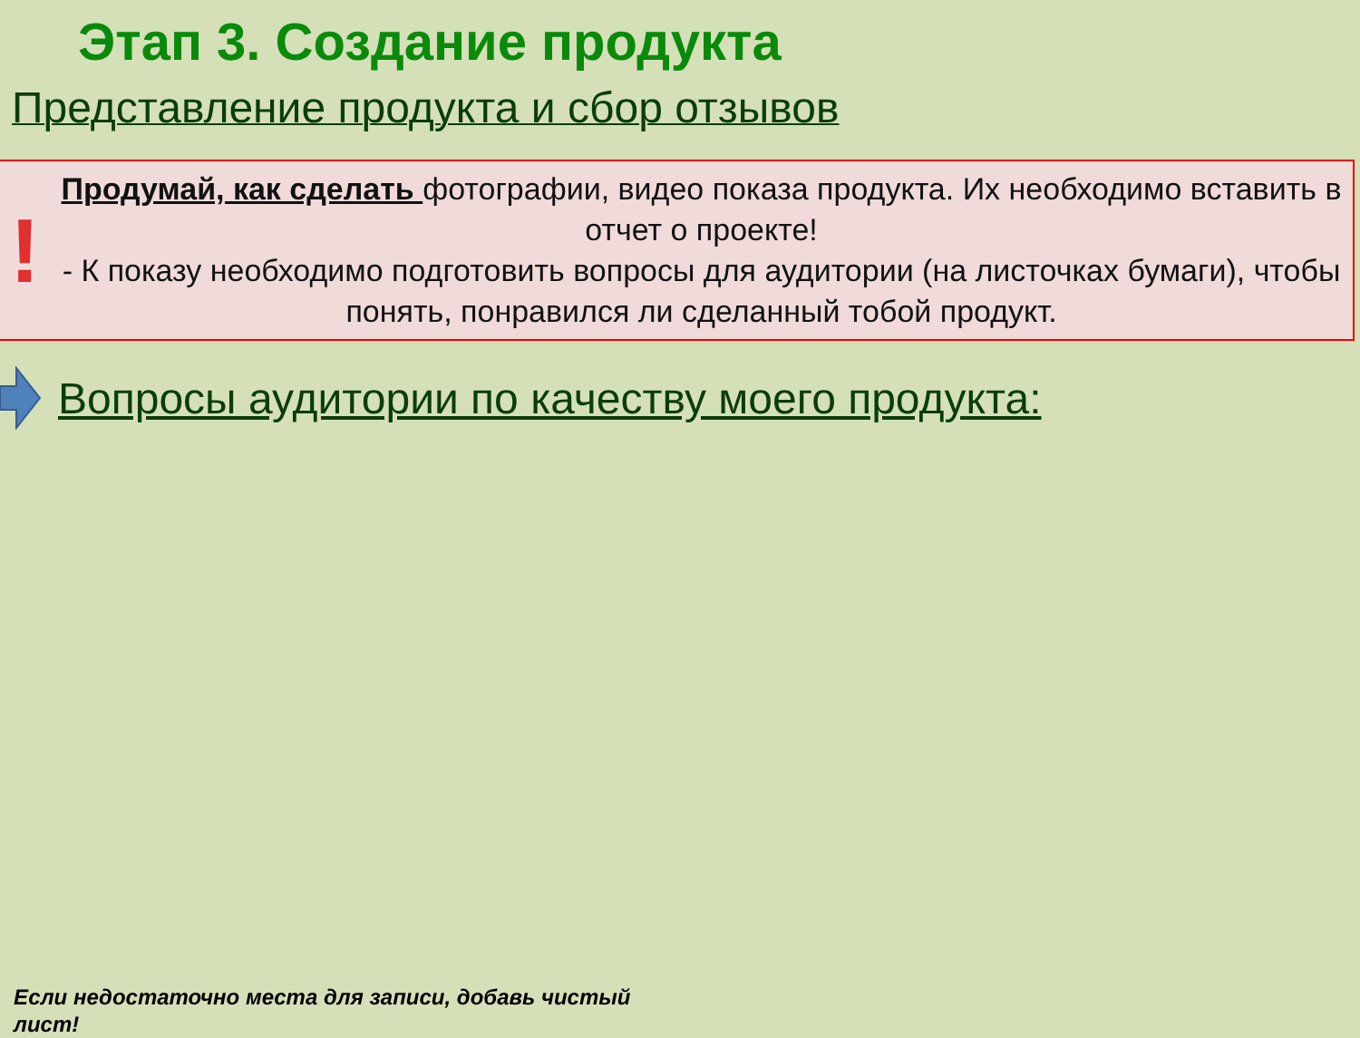Этап 3. Создание продукта
Представление продукта и сбор отзывов
!
Продумай, как сделать фотографии, видео показа продукта. Их необходимо вставить в отчет о проекте!
- К показу необходимо подготовить вопросы для аудитории (на листочках бумаги), чтобы понять, понравился ли сделанный тобой продукт.
Вопросы аудитории по качеству моего продукта:
Если недостаточно места для записи, добавь чистый лист!